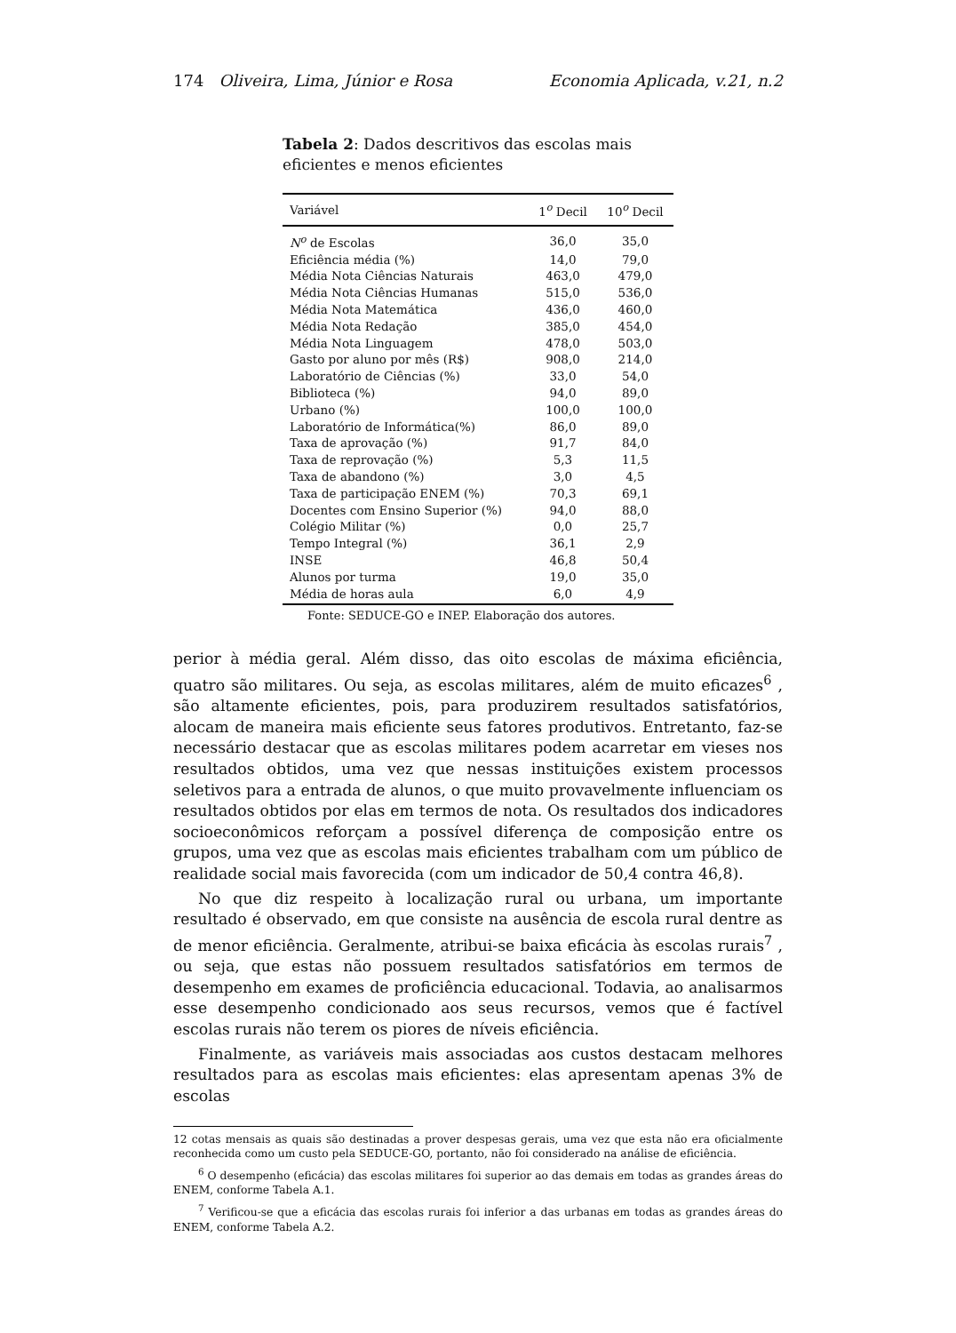174 Oliveira, Lima, Júnior e Rosa Economia Aplicada, v.21, n.2
Tabela 2: Dados descritivos das escolas mais eficientes e menos eficientes
| Variável | 1<sup>o</sup> Decil | 10<sup>o</sup> Decil |
| --- | --- | --- |
| N<sup>o</sup> de Escolas | 36,0 | 35,0 |
| Eficiência média (%) | 14,0 | 79,0 |
| Média Nota Ciências Naturais | 463,0 | 479,0 |
| Média Nota Ciências Humanas | 515,0 | 536,0 |
| Média Nota Matemática | 436,0 | 460,0 |
| Média Nota Redação | 385,0 | 454,0 |
| Média Nota Linguagem | 478,0 | 503,0 |
| Gasto por aluno por mês (R$) | 908,0 | 214,0 |
| Laboratório de Ciências (%) | 33,0 | 54,0 |
| Biblioteca (%) | 94,0 | 89,0 |
| Urbano (%) | 100,0 | 100,0 |
| Laboratório de Informática(%) | 86,0 | 89,0 |
| Taxa de aprovação (%) | 91,7 | 84,0 |
| Taxa de reprovação (%) | 5,3 | 11,5 |
| Taxa de abandono (%) | 3,0 | 4,5 |
| Taxa de participação ENEM (%) | 70,3 | 69,1 |
| Docentes com Ensino Superior (%) | 94,0 | 88,0 |
| Colégio Militar (%) | 0,0 | 25,7 |
| Tempo Integral (%) | 36,1 | 2,9 |
| INSE | 46,8 | 50,4 |
| Alunos por turma | 19,0 | 35,0 |
| Média de horas aula | 6,0 | 4,9 |
Fonte: SEDUCE-GO e INEP. Elaboração dos autores.
perior à média geral. Além disso, das oito escolas de máxima eficiência, quatro são militares. Ou seja, as escolas militares, além de muito eficazes<sup>6</sup> , são altamente eficientes, pois, para produzirem resultados satisfatórios, alocam de maneira mais eficiente seus fatores produtivos. Entretanto, faz-se necessário destacar que as escolas militares podem acarretar em vieses nos resultados obtidos, uma vez que nessas instituições existem processos seletivos para a entrada de alunos, o que muito provavelmente influenciam os resultados obtidos por elas em termos de nota. Os resultados dos indicadores socioeconômicos reforçam a possível diferença de composição entre os grupos, uma vez que as escolas mais eficientes trabalham com um público de realidade social mais favorecida (com um indicador de 50,4 contra 46,8).
No que diz respeito à localização rural ou urbana, um importante resultado é observado, em que consiste na ausência de escola rural dentre as de menor eficiência. Geralmente, atribui-se baixa eficácia às escolas rurais<sup>7</sup> , ou seja, que estas não possuem resultados satisfatórios em termos de desempenho em exames de proficiência educacional. Todavia, ao analisarmos esse desempenho condicionado aos seus recursos, vemos que é factível escolas rurais não terem os piores de níveis eficiência.
Finalmente, as variáveis mais associadas aos custos destacam melhores resultados para as escolas mais eficientes: elas apresentam apenas 3% de escolas
12 cotas mensais as quais são destinadas a prover despesas gerais, uma vez que esta não era oficialmente reconhecida como um custo pela SEDUCE-GO, portanto, não foi considerado na análise de eficiência.
<sup>6</sup> O desempenho (eficácia) das escolas militares foi superior ao das demais em todas as grandes áreas do ENEM, conforme Tabela A.1.
<sup>7</sup> Verificou-se que a eficácia das escolas rurais foi inferior a das urbanas em todas as grandes áreas do ENEM, conforme Tabela A.2.